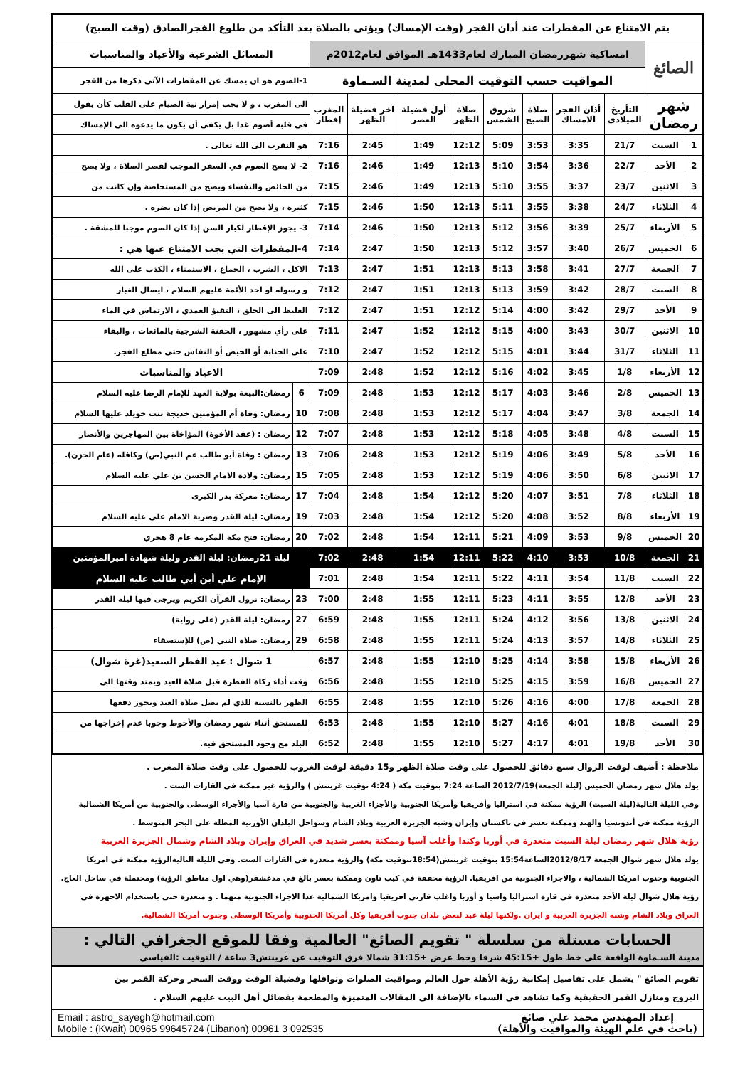| يتم الامتناع عن المفطرات عند أذان الفجر (وقت الإمساك) ويؤتى بالصلاة بعد التأكد من طلوع الفجرالصادق (وقت الصبح) | | | | | | | | | | | |
| الصائغ | | امساكية شهررمضان المبارك لعام1433هـ الموافق لعام2012م | | | | | | | | المسائل الشرعية والأعياد والمناسبات | |
| | | المواقيت حسب التوقيت المحلي لمدينة السـماوة | | | | | | | | 1-الصوم هو ان يمسك عن المفطرات الآتي ذكرها من الفجر | |
| شهر رمضان | | التأريخ الميلادي | أذان الفجر الامساك | صلاة الصبح | شروق الشمس | صلاة الظهر | أول فضيلة العصر | آخر فضيلة الظهر | المغرب إفطار | الى المغرب ، و لا يجب إمرار نية الصيام على القلب كأن يقول | |
| | | | | | | | | | | في قلبه أصوم غدا بل يكفي أن يكون ما يدعوه الى الإمساك | |
| 1 | السبت | 21/7 | 3:35 | 3:53 | 5:09 | 12:12 | 1:49 | 2:45 | 7:16 | هو التقرب الى الله تعالى . | |
| 2 | الأحد | 22/7 | 3:36 | 3:54 | 5:10 | 12:13 | 1:49 | 2:46 | 7:16 | 2- لا يصح الصوم في السفر الموجب لقصر الصلاة ، ولا يصح | |
| 3 | الاثنين | 23/7 | 3:37 | 3:55 | 5:10 | 12:13 | 1:49 | 2:46 | 7:15 | من الحائض والنفساء ويصح من المستحاضة وإن كانت من | |
| 4 | الثلاثاء | 24/7 | 3:38 | 3:55 | 5:11 | 12:13 | 1:50 | 2:46 | 7:15 | كثيرة ، ولا يصح من المريض إذا كان يضره . | |
| 5 | الأربعاء | 25/7 | 3:39 | 3:56 | 5:12 | 12:13 | 1:50 | 2:46 | 7:14 | 3- يجوز الإفطار لكبار السن إذا كان الصوم موجبا للمشقة . | |
| 6 | الخميس | 26/7 | 3:40 | 3:57 | 5:12 | 12:13 | 1:50 | 2:47 | 7:14 | 4-المفطرات التي يجب الامتناع عنها هي : | |
| 7 | الجمعة | 27/7 | 3:41 | 3:58 | 5:13 | 12:13 | 1:51 | 2:47 | 7:13 | الاكل ، الشرب ، الجماع ، الاستمناء ، الكذب على الله | |
| 8 | السبت | 28/7 | 3:42 | 3:59 | 5:13 | 12:13 | 1:51 | 2:47 | 7:12 | و رسوله او احد الأئمة عليهم السلام ، ايصال الغبار | |
| 9 | الأحد | 29/7 | 3:42 | 4:00 | 5:14 | 12:12 | 1:51 | 2:47 | 7:12 | الغليظ الى الحلق ، التقيؤ العمدي ، الارتماس في الماء | |
| 10 | الاثنين | 30/7 | 3:43 | 4:00 | 5:15 | 12:12 | 1:52 | 2:47 | 7:11 | على رأي مشهور ، الحقنة الشرجية بالمائعات ، والبقاء | |
| 11 | الثلاثاء | 31/7 | 3:44 | 4:01 | 5:15 | 12:12 | 1:52 | 2:47 | 7:10 | على الجنابة أو الحيض أو النفاس حتى مطلع الفجر. | |
| 12 | الأربعاء | 1/8 | 3:45 | 4:02 | 5:16 | 12:12 | 1:52 | 2:48 | 7:09 | الاعياد والمناسبات | |
| 13 | الخميس | 2/8 | 3:46 | 4:03 | 5:17 | 12:12 | 1:53 | 2:48 | 7:09 | 6 | رمضان:البيعة بولاية العهد للإمام الرضا عليه السلام |
| 14 | الجمعة | 3/8 | 3:47 | 4:04 | 5:17 | 12:12 | 1:53 | 2:48 | 7:08 | 10 | رمضان: وفاة أم المؤمنين خديجة بنت خويلد عليها السلام |
| 15 | السبت | 4/8 | 3:48 | 4:05 | 5:18 | 12:12 | 1:53 | 2:48 | 7:07 | 12 | رمضان : (عقد الأخوة) المؤاخاة بين المهاجرين والأنصار |
| 16 | الأحد | 5/8 | 3:49 | 4:06 | 5:19 | 12:12 | 1:53 | 2:48 | 7:06 | 13 | رمضان : وفاة أبو طالب عم النبي(ص) وكافله (عام الحزن). |
| 17 | الاثنين | 6/8 | 3:50 | 4:06 | 5:19 | 12:12 | 1:53 | 2:48 | 7:05 | 15 | رمضان: ولادة الامام الحسن بن علي عليه السلام |
| 18 | الثلاثاء | 7/8 | 3:51 | 4:07 | 5:20 | 12:12 | 1:54 | 2:48 | 7:04 | 17 | رمضان: معركة بدر الكبرى |
| 19 | الأربعاء | 8/8 | 3:52 | 4:08 | 5:20 | 12:12 | 1:54 | 2:48 | 7:03 | 19 | رمضان: ليلة القدر وضربة الامام علي عليه السلام |
| 20 | الخميس | 9/8 | 3:53 | 4:09 | 5:21 | 12:11 | 1:54 | 2:48 | 7:02 | 20 | رمضان: فتح مكة المكرمة عام 8 هجري |
| 21 | الجمعة | 10/8 | 3:53 | 4:10 | 5:22 | 12:11 | 1:54 | 2:48 | 7:02 | ليلة 21رمضان: ليلة القدر وليلة شهادة اميرالمؤمنين | |
| 22 | السبت | 11/8 | 3:54 | 4:11 | 5:22 | 12:11 | 1:54 | 2:48 | 7:01 | الإمام علي أبن أبي طالب عليه السلام | |
| 23 | الأحد | 12/8 | 3:55 | 4:11 | 5:23 | 12:11 | 1:55 | 2:48 | 7:00 | 23 | رمضان: نزول القرآن الكريم ويرجى فيها ليلة القدر |
| 24 | الاثنين | 13/8 | 3:56 | 4:12 | 5:24 | 12:11 | 1:55 | 2:48 | 6:59 | 27 | رمضان: ليلة القدر (على رواية) |
| 25 | الثلاثاء | 14/8 | 3:57 | 4:13 | 5:24 | 12:11 | 1:55 | 2:48 | 6:58 | 29 | رمضان: صلاة النبي (ص) للإستسقاء |
| 26 | الأربعاء | 15/8 | 3:58 | 4:14 | 5:25 | 12:10 | 1:55 | 2:48 | 6:57 | 1 شوال : عيد الفطر السعيد(غرة شوال) | |
| 27 | الخميس | 16/8 | 3:59 | 4:15 | 5:25 | 12:10 | 1:55 | 2:48 | 6:56 | وقت أداء زكاة الفطرة قبل صلاة العيد ويمتد وقتها الى | |
| 28 | الجمعة | 17/8 | 4:00 | 4:16 | 5:26 | 12:10 | 1:55 | 2:48 | 6:55 | الظهر بالنسبة للذي لم يصل صلاة العيد ويجوز دفعها | |
| 29 | السبت | 18/8 | 4:01 | 4:16 | 5:27 | 12:10 | 1:55 | 2:48 | 6:53 | للمستحق أثناء شهر رمضان والأحوط وجوبا عدم إخراجها من | |
| 30 | الأحد | 19/8 | 4:01 | 4:17 | 5:27 | 12:10 | 1:55 | 2:48 | 6:52 | البلد مع وجود المستحق فيه. | |
ملاحظة : أضيف لوقت الزوال سبع دقائق للحصول على وقت صلاة الظهر و15 دقيقة لوقت الغروب للحصول على وقت صلاة المغرب .
يولد هلال شهر رمضان الخميس (ليلة الجمعة)2012/7/19 الساعة 7:24 بتوقيت مكة ( 4:24 توقيت غرينتش ) والرؤية غير ممكنة في القارات الست .
وفي الليلة التالية(ليلة السبت) الرؤية ممكنة في استراليا وأفريقيا وأمريكا الجنوبية والأجزاء الغربية والجنوبية من قارة آسيا والأجزاء الوسطى والجنوبية من أمريكا الشمالية
الرؤية ممكنة في أندونسيا والهند وممكنة بعسر في باكستان وإيران وشبه الجزيرة العربية وبلاد الشام وسواحل البلدان الأوربية المطلة على البحر المتوسط .
رؤية هلال شهر رمضان ليلة السبت متعذرة في أوربا وكندا وأغلب آسيا وممكنة بعسر شديد في العراق وإيران وبلاد الشام وشمال الجزيرة العربية
يولد هلال شهر شوال الجمعة 2012/8/17الساعة15:54 بتوقيت غرينتش(18:54بتوقيت مكة) والرؤية متعذرة في القارات الست. وفي الليلة التاليةالرؤية ممكنة في امريكا
الجنوبية وجنوب امريكا الشمالية ، والاجزاء الجنوبية من افريقيا. الرؤية محققة في كيب تاون وممكنة بعسر بالغ في مدغشقر(وهي اول مناطق الرؤية) ومحتملة في ساحل العاج.
رؤية هلال شوال ليلة الأحد متعذرة في قارة استراليا واسيا و أوربا واغلب قارتي افريقيا وامريكا الشمالية عدا الاجزاء الجنوبية منهما . و متعذرة حتى باستخدام الاجهزة في
العراق وبلاد الشام وشبه الجزيرة العربية و ايران .ولكنها ليلة عيد لبعض بلدان جنوب أفريقيا وكل أمريكا الجنوبية وأمريكا الوسطى وجنوب أمريكا الشمالية.
الحسابات مستلة من سلسلة " تقويم الصائغ" العالمية وفقا للموقع الجغرافي التالي :
مدينة السـماوة الواقعة على خط طول +45:15 شرقا وخط عرض +31:15 شمالا فرق التوقيت عن غرينتش3 ساعة / التوقيت :القياسي
تقويم الصائغ " يشمل على تفاصيل إمكانية رؤية الأهلة حول العالم ومواقيت الصلوات ونوافلها وفضيلة الوقت ووقت السحر وحركة القمر بين
البروج ومنازل القمر الحقيقية وكما تشاهد في السماء بالإضافة الى المقالات المتميزة والمطعمة بفضائل أهل البيت عليهم السلام .
إعداد المهندس محمد علي صائغ
(باحث في علم الهيئة والمواقيت والأهلة)
Email : astro_sayegh@hotmail.com
Mobile : (Kwait) 00965 99645724 (Libanon) 00961 3 092535